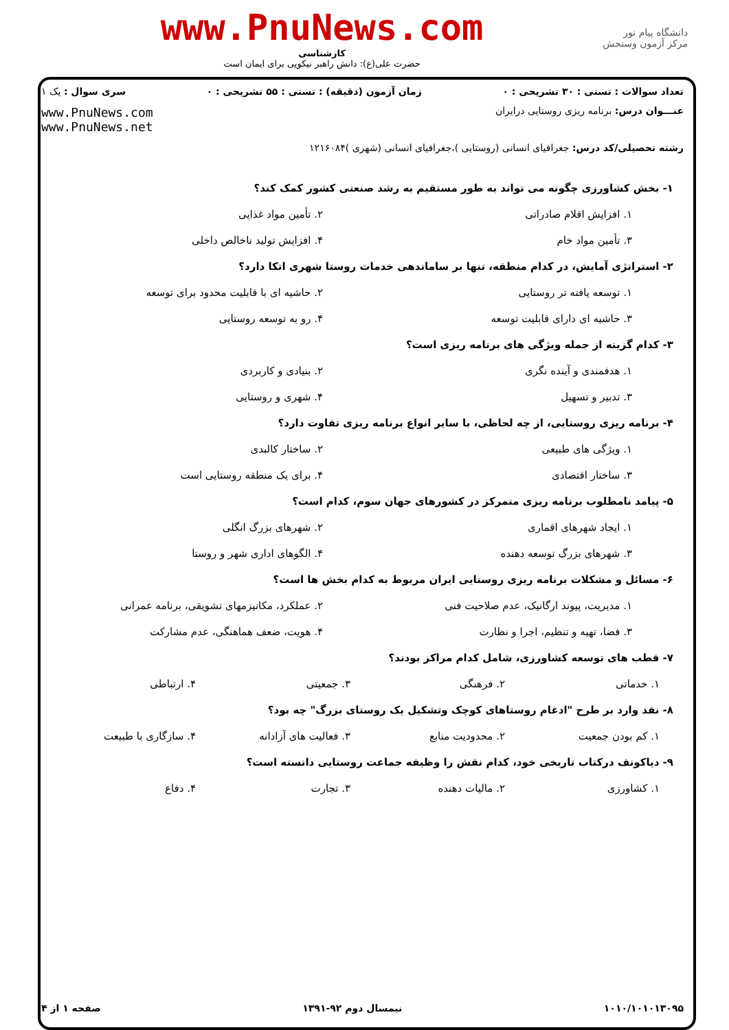دانشگاه پیام نور
مرکز آزمون وسنجش
www.PnuNews.com
کارشناسی
حضرت علی(ع): دانش راهبر نیکویی برای ایمان است
تعداد سوالات : تستی : ۳۰ تشریحی : ۰ زمان آزمون (دقیقه) : تستی : ۵۵ تشریحی : ۰ سری سوال : یک ۱
عنـــوان درس: برنامه ریزی روستایی درایران www.PnuNews.com
www.PnuNews.net
رشته تحصیلی/کد درس: جغرافیای انسانی (روستایی )،جغرافیای انسانی (شهری )۱۲۱۶۰۸۴
۱- بخش کشاورزی چگونه می تواند به طور مستقیم به رشد صنعتی کشور کمک کند؟
۱. افزایش اقلام صادراتی ۲. تأمین مواد غذایی
۳. تأمین مواد خام ۴. افزایش تولید ناخالص داخلی
۲- استراتژی آمایش، در کدام منطقه، تنها بر ساماندهی خدمات روستا شهری اتکا دارد؟
۱. توسعه یافته تر روستایی ۲. حاشیه ای با قابلیت محدود برای توسعه
۳. حاشیه ای دارای قابلیت توسعه ۴. رو به توسعه روستایی
۳- کدام گزینه از جمله ویژگی های برنامه ریزی است؟
۱. هدفمندی و آینده نگری ۲. بنیادی و کاربردی
۳. تدبیر و تسهیل ۴. شهری و روستایی
۴- برنامه ریزی روستایی، از چه لحاظی، با سایر انواع برنامه ریزی تفاوت دارد؟
۱. ویژگی های طبیعی ۲. ساختار کالبدی
۳. ساختار اقتصادی ۴. برای یک منطقه روستایی است
۵- پیامد نامطلوب برنامه ریزی متمرکز در کشورهای جهان سوم، کدام است؟
۱. ایجاد شهرهای اقماری ۲. شهرهای بزرگ انگلی
۳. شهرهای بزرگ توسعه دهنده ۴. الگوهای اداری شهر و روستا
۶- مسائل و مشکلات برنامه ریزی روستایی ایران مربوط به کدام بخش ها است؟
۱. مدیریت، پیوند ارگانیک، عدم صلاحیت فنی
۲. عملکرد، مکانیزمهای تشویقی، برنامه عمرانی
۳. فضا، تهیه و تنظیم، اجرا و نظارت
۴. هویت، ضعف هماهنگی، عدم مشارکت
۷- قطب های توسعه کشاورزی، شامل کدام مراکز بودند؟
۱. خدماتی ۲. فرهنگی ۳. جمعیتی ۴. ارتباطی
۸- نقد وارد بر طرح "ادغام روستاهای کوچک وتشکیل یک روستای بزرگ" چه بود؟
۱. کم بودن جمعیت ۲. محدودیت منابع ۳. فعالیت های آزادانه ۴. سازگاری با طبیعت
۹- دیاکونف درکتاب تاریخی خود، کدام نقش را وظیفه جماعت روستایی دانسته است؟
۱. کشاورزی ۲. مالیات دهنده ۳. تجارت ۴. دفاع
۱۰۱۰/۱۰۱۰۱۳۰۹۵ نیمسال دوم ۹۲-۱۳۹۱ صفحه ۱ از ۴